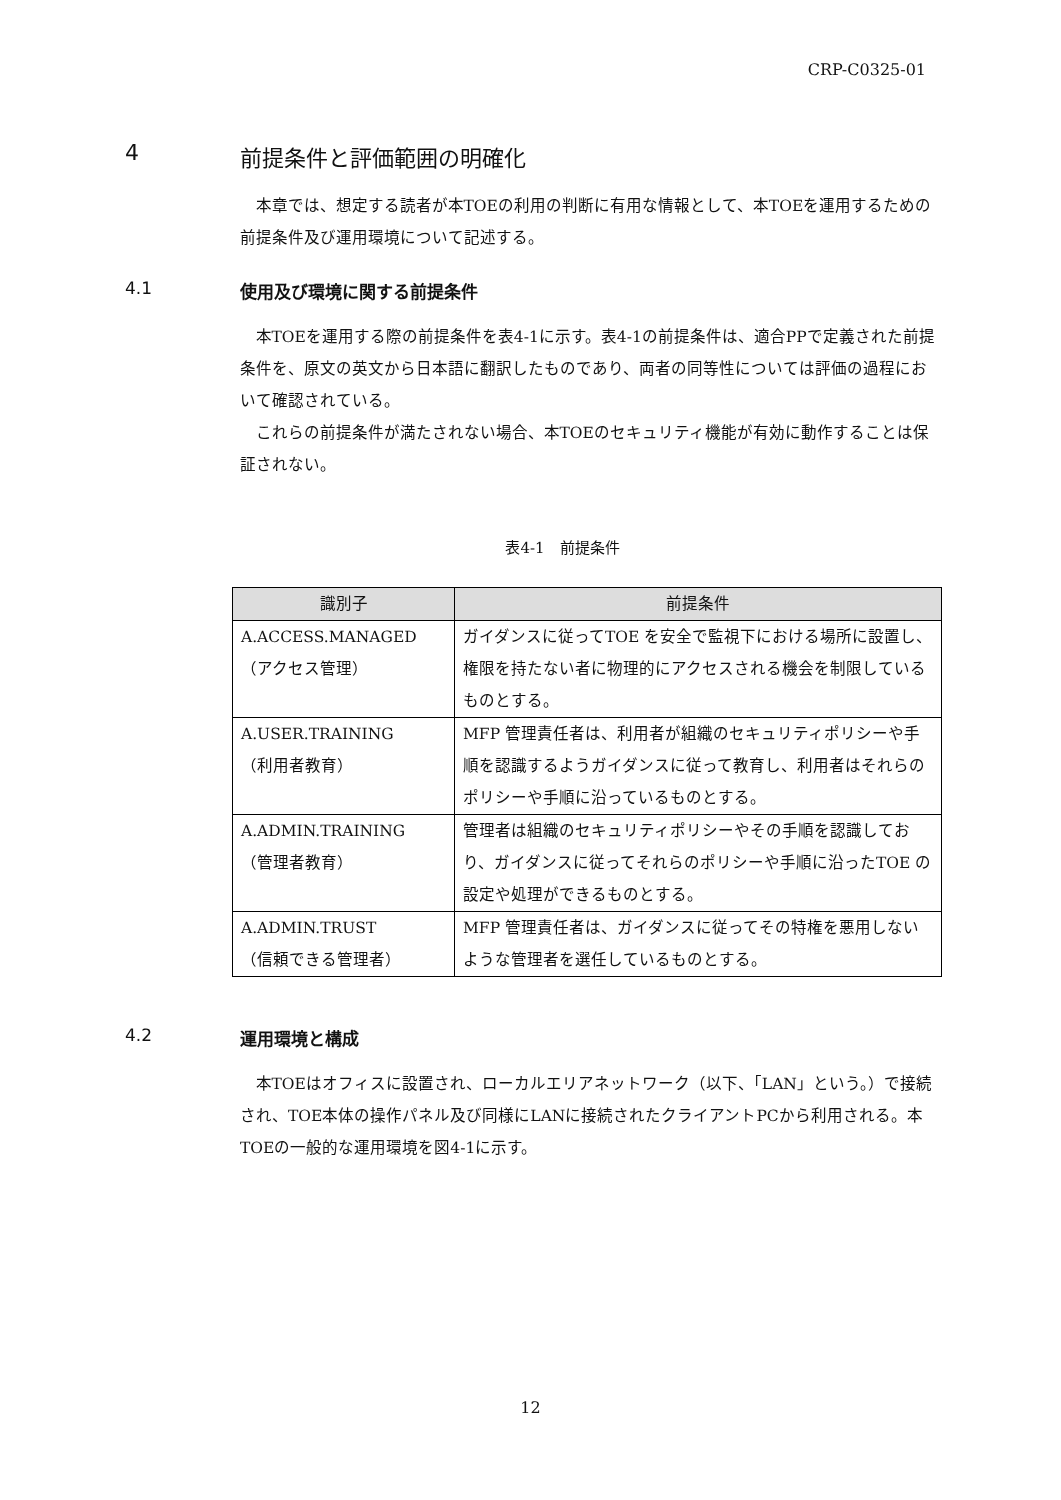CRP-C0325-01
4 前提条件と評価範囲の明確化
本章では、想定する読者が本TOEの利用の判断に有用な情報として、本TOEを運用するための前提条件及び運用環境について記述する。
4.1 使用及び環境に関する前提条件
本TOEを運用する際の前提条件を表4-1に示す。表4-1の前提条件は、適合PPで定義された前提条件を、原文の英文から日本語に翻訳したものであり、両者の同等性については評価の過程において確認されている。
これらの前提条件が満たされない場合、本TOEのセキュリティ機能が有効に動作することは保証されない。
表4-1　前提条件
| 識別子 | 前提条件 |
| --- | --- |
| A.ACCESS.MANAGED （アクセス管理） | ガイダンスに従ってTOE を安全で監視下における場所に設置し、権限を持たない者に物理的にアクセスされる機会を制限しているものとする。 |
| A.USER.TRAINING （利用者教育） | MFP 管理責任者は、利用者が組織のセキュリティポリシーや手順を認識するようガイダンスに従って教育し、利用者はそれらのポリシーや手順に沿っているものとする。 |
| A.ADMIN.TRAINING （管理者教育） | 管理者は組織のセキュリティポリシーやその手順を認識しており、ガイダンスに従ってそれらのポリシーや手順に沿ったTOE の設定や処理ができるものとする。 |
| A.ADMIN.TRUST （信頼できる管理者） | MFP 管理責任者は、ガイダンスに従ってその特権を悪用しないような管理者を選任しているものとする。 |
4.2 運用環境と構成
本TOEはオフィスに設置され、ローカルエリアネットワーク（以下、「LAN」という。）で接続され、TOE本体の操作パネル及び同様にLANに接続されたクライアントPCから利用される。本TOEの一般的な運用環境を図4-1に示す。
12